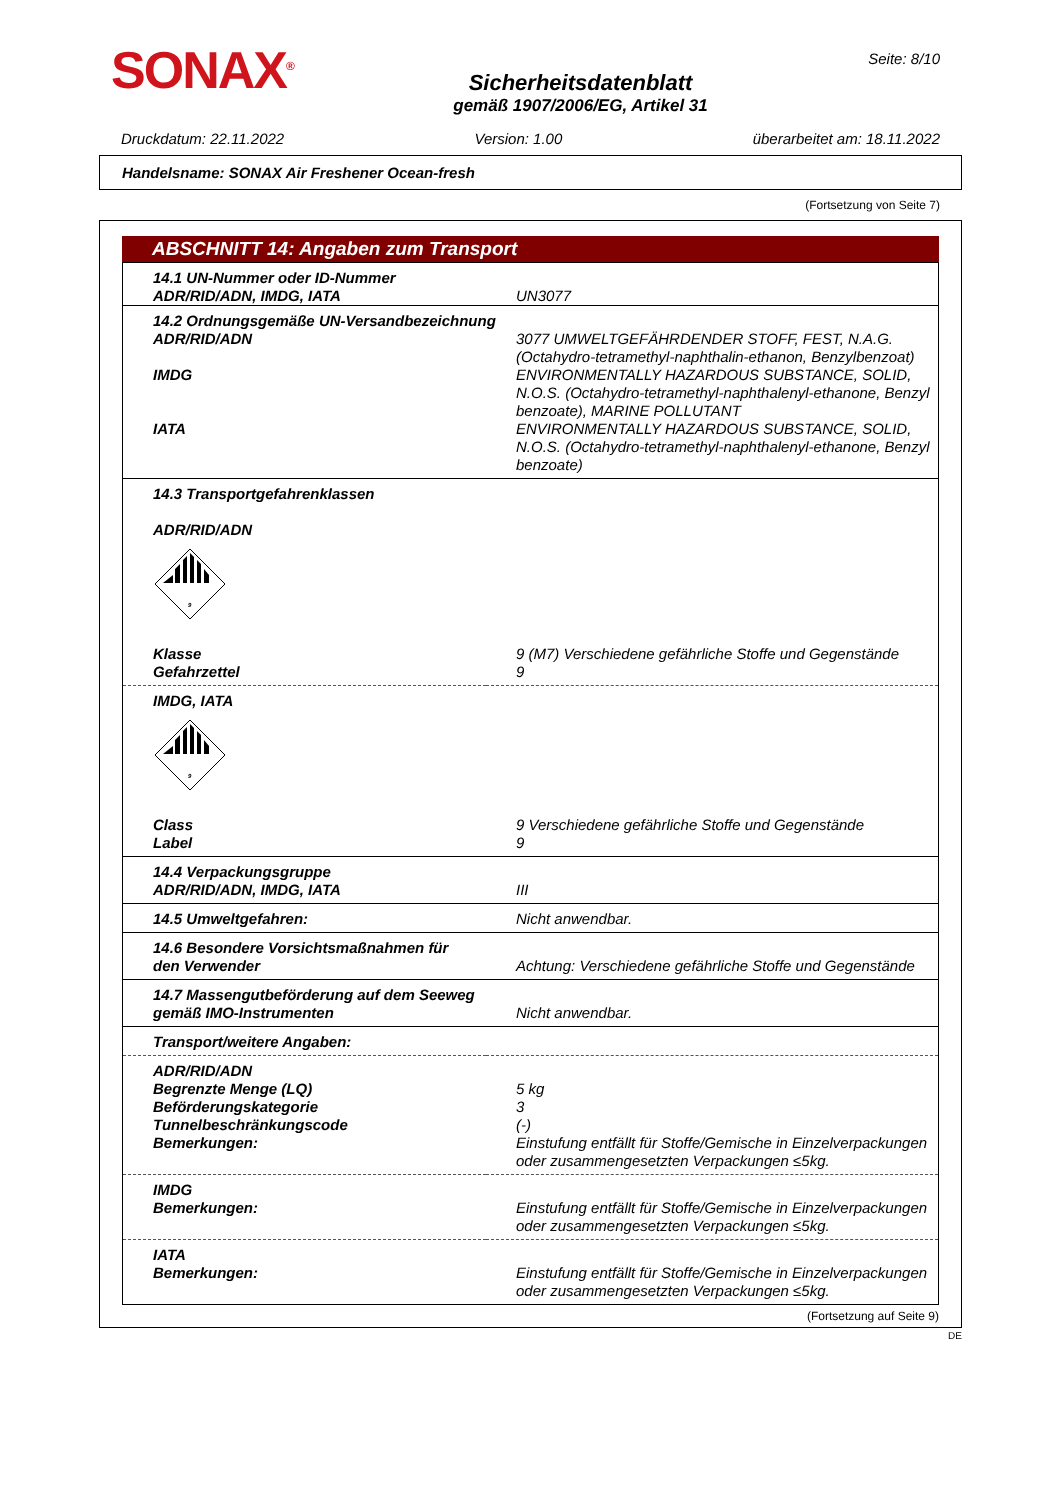SONAX<sup>®</sup>
Sicherheitsdatenblatt
gemäß 1907/2006/EG, Artikel 31
Seite: 8/10
Druckdatum: 22.11.2022 Version: 1.00 überarbeitet am: 18.11.2022
Handelsname: SONAX Air Freshener Ocean-fresh
(Fortsetzung von Seite 7)
ABSCHNITT 14: Angaben zum Transport
| 14.1 UN-Nummer oder ID-Nummer ADR/RID/ADN, IMDG, IATA | UN3077 |
| 14.2 Ordnungsgemäße UN-Versandbezeichnung | |
| ADR/RID/ADN | 3077 UMWELTGEFÄHRDENDER STOFF, FEST, N.A.G. (Octahydro-tetramethyl-naphthalin-ethanon, Benzylbenzoat) |
| IMDG | ENVIRONMENTALLY HAZARDOUS SUBSTANCE, SOLID, N.O.S. (Octahydro-tetramethyl-naphthalenyl-ethanone, Benzyl benzoate), MARINE POLLUTANT |
| IATA | ENVIRONMENTALLY HAZARDOUS SUBSTANCE, SOLID, N.O.S. (Octahydro-tetramethyl-naphthalenyl-ethanone, Benzyl benzoate) |
| 14.3 Transportgefahrenklassen ADR/RID/ADN 9 | |
| Klasse | 9 (M7) Verschiedene gefährliche Stoffe und Gegenstände |
| Gefahrzettel | 9 |
| IMDG, IATA 9 | |
| Class | 9 Verschiedene gefährliche Stoffe und Gegenstände |
| Label | 9 |
| 14.4 Verpackungsgruppe ADR/RID/ADN, IMDG, IATA | III |
| 14.5 Umweltgefahren: | Nicht anwendbar. |
| 14.6 Besondere Vorsichtsmaßnahmen für den Verwender | Achtung: Verschiedene gefährliche Stoffe und Gegenstände |
| 14.7 Massengutbeförderung auf dem Seeweg gemäß IMO-Instrumenten | Nicht anwendbar. |
| Transport/weitere Angaben: | |
| ADR/RID/ADN | |
| Begrenzte Menge (LQ) | 5 kg |
| Beförderungskategorie | 3 |
| Tunnelbeschränkungscode | (-) |
| Bemerkungen: | Einstufung entfällt für Stoffe/Gemische in Einzelverpackungen oder zusammengesetzten Verpackungen ≤5kg. |
| IMDG | |
| Bemerkungen: | Einstufung entfällt für Stoffe/Gemische in Einzelverpackungen oder zusammengesetzten Verpackungen ≤5kg. |
| IATA | |
| Bemerkungen: | Einstufung entfällt für Stoffe/Gemische in Einzelverpackungen oder zusammengesetzten Verpackungen ≤5kg. |
(Fortsetzung auf Seite 9)
DE